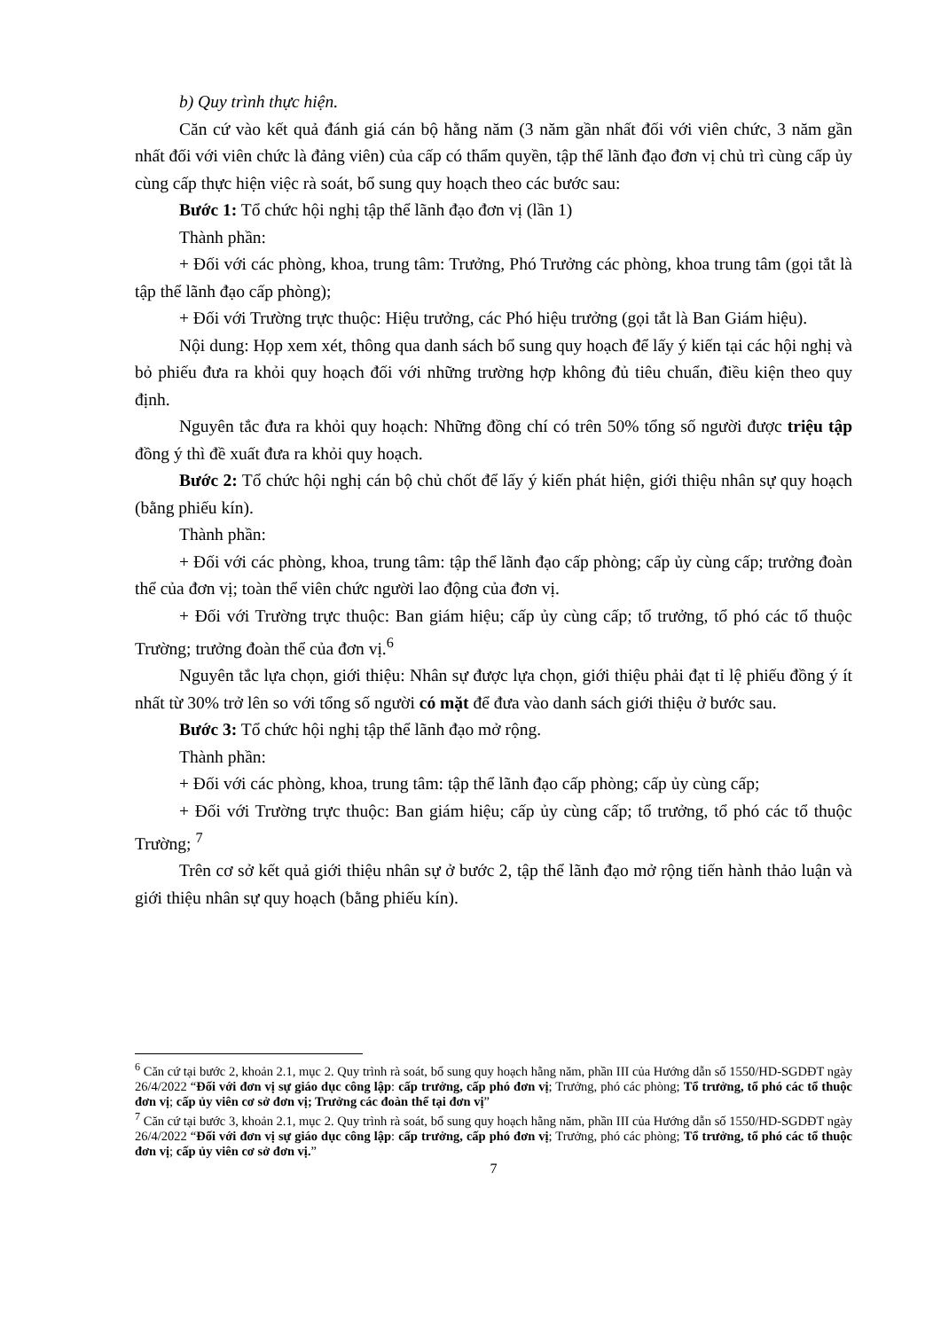b) Quy trình thực hiện.
Căn cứ vào kết quả đánh giá cán bộ hằng năm (3 năm gần nhất đối với viên chức, 3 năm gần nhất đối với viên chức là đảng viên) của cấp có thẩm quyền, tập thể lãnh đạo đơn vị chủ trì cùng cấp ủy cùng cấp thực hiện việc rà soát, bổ sung quy hoạch theo các bước sau:
Bước 1: Tổ chức hội nghị tập thể lãnh đạo đơn vị (lần 1)
Thành phần:
+ Đối với các phòng, khoa, trung tâm: Trưởng, Phó Trưởng các phòng, khoa trung tâm (gọi tắt là tập thể lãnh đạo cấp phòng);
+ Đối với Trường trực thuộc: Hiệu trưởng, các Phó hiệu trưởng (gọi tắt là Ban Giám hiệu).
Nội dung: Họp xem xét, thông qua danh sách bổ sung quy hoạch để lấy ý kiến tại các hội nghị và bỏ phiếu đưa ra khỏi quy hoạch đối với những trường hợp không đủ tiêu chuẩn, điều kiện theo quy định.
Nguyên tắc đưa ra khỏi quy hoạch: Những đồng chí có trên 50% tổng số người được triệu tập đồng ý thì đề xuất đưa ra khỏi quy hoạch.
Bước 2: Tổ chức hội nghị cán bộ chủ chốt để lấy ý kiến phát hiện, giới thiệu nhân sự quy hoạch (bằng phiếu kín).
Thành phần:
+ Đối với các phòng, khoa, trung tâm: tập thể lãnh đạo cấp phòng; cấp ủy cùng cấp; trưởng đoàn thể của đơn vị; toàn thể viên chức người lao động của đơn vị.
+ Đối với Trường trực thuộc: Ban giám hiệu; cấp ủy cùng cấp; tổ trưởng, tổ phó các tổ thuộc Trường; trưởng đoàn thể của đơn vị.<sup>6</sup>
Nguyên tắc lựa chọn, giới thiệu: Nhân sự được lựa chọn, giới thiệu phải đạt tỉ lệ phiếu đồng ý ít nhất từ 30% trở lên so với tổng số người có mặt để đưa vào danh sách giới thiệu ở bước sau.
Bước 3: Tổ chức hội nghị tập thể lãnh đạo mở rộng.
Thành phần:
+ Đối với các phòng, khoa, trung tâm: tập thể lãnh đạo cấp phòng; cấp ủy cùng cấp;
+ Đối với Trường trực thuộc: Ban giám hiệu; cấp ủy cùng cấp; tổ trưởng, tổ phó các tổ thuộc Trường; <sup>7</sup>
Trên cơ sở kết quả giới thiệu nhân sự ở bước 2, tập thể lãnh đạo mở rộng tiến hành thảo luận và giới thiệu nhân sự quy hoạch (bằng phiếu kín).
<sup>6</sup> Căn cứ tại bước 2, khoản 2.1, mục 2. Quy trình rà soát, bổ sung quy hoạch hằng năm, phần III của Hướng dẫn số 1550/HD-SGDĐT ngày 26/4/2022 “Đối với đơn vị sự giáo dục công lập: cấp trưởng, cấp phó đơn vị; Trưởng, phó các phòng; Tổ trưởng, tổ phó các tổ thuộc đơn vị; cấp ủy viên cơ sở đơn vị; Trưởng các đoàn thể tại đơn vị”
<sup>7</sup> Căn cứ tại bước 3, khoản 2.1, mục 2. Quy trình rà soát, bổ sung quy hoạch hằng năm, phần III của Hướng dẫn số 1550/HD-SGDĐT ngày 26/4/2022 “Đối với đơn vị sự giáo dục công lập: cấp trưởng, cấp phó đơn vị; Trưởng, phó các phòng; Tổ trưởng, tổ phó các tổ thuộc đơn vị; cấp ủy viên cơ sở đơn vị.”
7